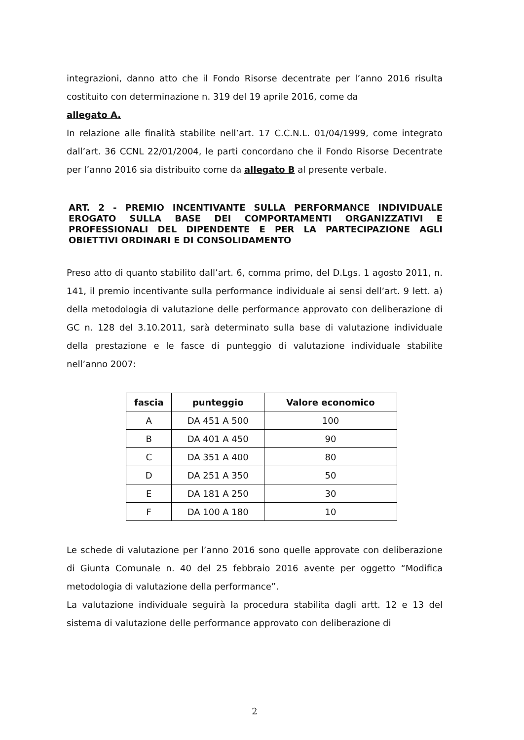integrazioni, danno atto che il Fondo Risorse decentrate per l’anno 2016 risulta costituito con determinazione n. 319 del 19 aprile 2016, come da
allegato A.
In relazione alle finalità stabilite nell’art. 17 C.C.N.L. 01/04/1999, come integrato dall’art. 36 CCNL 22/01/2004, le parti concordano che il Fondo Risorse Decentrate per l’anno 2016 sia distribuito come da allegato B al presente verbale.
ART. 2 - PREMIO INCENTIVANTE SULLA PERFORMANCE INDIVIDUALE EROGATO SULLA BASE DEI COMPORTAMENTI ORGANIZZATIVI E PROFESSIONALI DEL DIPENDENTE E PER LA PARTECIPAZIONE AGLI OBIETTIVI ORDINARI E DI CONSOLIDAMENTO
Preso atto di quanto stabilito dall’art. 6, comma primo, del D.Lgs. 1 agosto 2011, n. 141, il premio incentivante sulla performance individuale ai sensi dell’art. 9 lett. a) della metodologia di valutazione delle performance approvato con deliberazione di GC n. 128 del 3.10.2011, sarà determinato sulla base di valutazione individuale della prestazione e le fasce di punteggio di valutazione individuale stabilite nell’anno 2007:
| fascia | punteggio | Valore economico |
| --- | --- | --- |
| A | DA 451 A 500 | 100 |
| B | DA 401 A 450 | 90 |
| C | DA 351 A 400 | 80 |
| D | DA 251 A 350 | 50 |
| E | DA 181 A 250 | 30 |
| F | DA 100 A 180 | 10 |
Le schede di valutazione per l’anno 2016 sono quelle approvate con deliberazione di Giunta Comunale n. 40 del 25 febbraio 2016 avente per oggetto “Modifica metodologia di valutazione della performance”.
La valutazione individuale seguirà la procedura stabilita dagli artt. 12 e 13 del sistema di valutazione delle performance approvato con deliberazione di
2